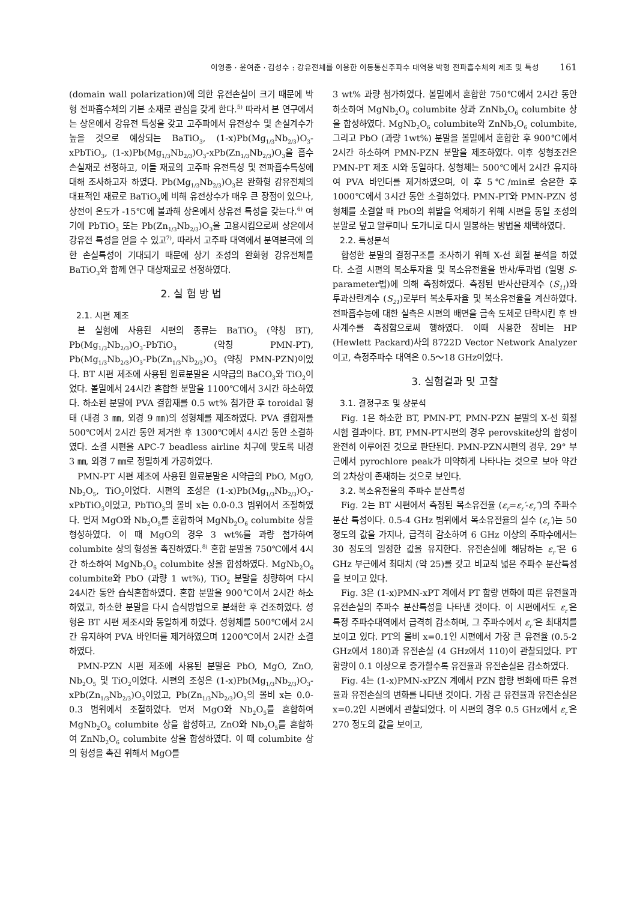이영종 · 윤여춘 · 김성수 : 강유전체를 이용한 이동통신주파수 대역용 박형 전파흡수체의 제조 및 특성 161
(domain wall polarization)에 의한 유전손실이 크기 때문에 박형 전파흡수체의 기본 소재로 관심을 갖게 한다.<sup>5)</sup> 따라서 본 연구에서는 상온에서 강유전 특성을 갖고 고주파에서 유전상수 및 손실계수가 높을 것으로 예상되는 BaTiO<sub>3</sub>, (1-x)Pb(Mg<sub>1/3</sub>Nb<sub>2/3</sub>)O<sub>3</sub>-xPbTiO<sub>3</sub>, (1-x)Pb(Mg<sub>1/3</sub>Nb<sub>2/3</sub>)O<sub>3</sub>-xPb(Zn<sub>1/3</sub>Nb<sub>2/3</sub>)O<sub>3</sub>을 흡수손실재로 선정하고, 이들 재료의 고주파 유전특성 및 전파흡수특성에 대해 조사하고자 하였다. Pb(Mg<sub>1/3</sub>Nb<sub>2/3</sub>)O<sub>3</sub>은 완화형 강유전체의 대표적인 재료로 BaTiO<sub>3</sub>에 비해 유전상수가 매우 큰 장점이 있으나, 상전이 온도가 -15℃에 불과해 상온에서 상유전 특성을 갖는다.<sup>6)</sup> 여기에 PbTiO<sub>3</sub> 또는 Pb(Zn<sub>1/3</sub>Nb<sub>2/3</sub>)O<sub>3</sub>을 고용시킴으로써 상온에서 강유전 특성을 얻을 수 있고<sup>7)</sup>, 따라서 고주파 대역에서 분역분극에 의한 손실특성이 기대되기 때문에 상기 조성의 완화형 강유전체를 BaTiO<sub>3</sub>와 함께 연구 대상재료로 선정하였다.
2. 실 험 방 법
2.1. 시편 제조
본 실험에 사용된 시편의 종류는 BaTiO<sub>3</sub> (약칭 BT), Pb(Mg<sub>1/3</sub>Nb<sub>2/3</sub>)O<sub>3</sub>-PbTiO<sub>3</sub> (약칭 PMN-PT), Pb(Mg<sub>1/3</sub>Nb<sub>2/3</sub>)O<sub>3</sub>-Pb(Zn<sub>1/3</sub>Nb<sub>2/3</sub>)O<sub>3</sub> (약칭 PMN-PZN)이었다. BT 시편 제조에 사용된 원료분말은 시약급의 BaCO<sub>3</sub>와 TiO<sub>2</sub>이었다. 볼밀에서 24시간 혼합한 분말을 1100℃에서 3시간 하소하였다. 하소된 분말에 PVA 결합재를 0.5 wt% 첨가한 후 toroidal 형태 (내경 3 ㎜, 외경 9 ㎜)의 성형체를 제조하였다. PVA 결합재를 500℃에서 2시간 동안 제거한 후 1300℃에서 4시간 동안 소결하였다. 소결 시편을 APC-7 beadless airline 치구에 맞도록 내경 3 ㎜, 외경 7 ㎜로 정밀하게 가공하였다.
PMN-PT 시편 제조에 사용된 원료분말은 시약급의 PbO, MgO, Nb<sub>2</sub>O<sub>5</sub>, TiO<sub>2</sub>이었다. 시편의 조성은 (1-x)Pb(Mg<sub>1/3</sub>Nb<sub>2/3</sub>)O<sub>3</sub>-xPbTiO<sub>3</sub>이었고, PbTiO<sub>3</sub>의 몰비 x는 0.0-0.3 범위에서 조절하였다. 먼저 MgO와 Nb<sub>2</sub>O<sub>5</sub>를 혼합하여 MgNb<sub>2</sub>O<sub>6</sub> columbite 상을 형성하였다. 이 때 MgO의 경우 3 wt%를 과량 첨가하여 columbite 상의 형성을 촉진하였다.<sup>8)</sup> 혼합 분말을 750℃에서 4시간 하소하여 MgNb<sub>2</sub>O<sub>6</sub> columbite 상을 합성하였다. MgNb<sub>2</sub>O<sub>6</sub> columbite와 PbO (과량 1 wt%), TiO<sub>2</sub> 분말을 칭량하여 다시 24시간 동안 습식혼합하였다. 혼합 분말을 900℃에서 2시간 하소하였고, 하소한 분말을 다시 습식방법으로 분쇄한 후 건조하였다. 성형은 BT 시편 제조시와 동일하게 하였다. 성형체를 500℃에서 2시간 유지하여 PVA 바인더를 제거하였으며 1200℃에서 2시간 소결하였다.
PMN-PZN 시편 제조에 사용된 분말은 PbO, MgO, ZnO, Nb<sub>2</sub>O<sub>5</sub> 및 TiO<sub>2</sub>이었다. 시편의 조성은 (1-x)Pb(Mg<sub>1/3</sub>Nb<sub>2/3</sub>)O<sub>3</sub>-xPb(Zn<sub>1/3</sub>Nb<sub>2/3</sub>)O<sub>3</sub>이었고, Pb(Zn<sub>1/3</sub>Nb<sub>2/3</sub>)O<sub>3</sub>의 몰비 x는 0.0-0.3 범위에서 조절하였다. 먼저 MgO와 Nb<sub>2</sub>O<sub>5</sub>를 혼합하여 MgNb<sub>2</sub>O<sub>6</sub> columbite 상을 합성하고, ZnO와 Nb<sub>2</sub>O<sub>5</sub>를 혼합하여 ZnNb<sub>2</sub>O<sub>6</sub> columbite 상을 합성하였다. 이 때 columbite 상의 형성을 촉진 위해서 MgO를
3 wt% 과량 첨가하였다. 볼밀에서 혼합한 750℃에서 2시간 동안 하소하여 MgNb<sub>2</sub>O<sub>6</sub> columbite 상과 ZnNb<sub>2</sub>O<sub>6</sub> columbite 상을 합성하였다. MgNb<sub>2</sub>O<sub>6</sub> columbite와 ZnNb<sub>2</sub>O<sub>6</sub> columbite, 그리고 PbO (과량 1wt%) 분말을 볼밀에서 혼합한 후 900℃에서 2시간 하소하여 PMN-PZN 분말을 제조하였다. 이후 성형조건은 PMN-PT 제조 시와 동일하다. 성형체는 500℃에서 2시간 유지하여 PVA 바인더를 제거하였으며, 이 후 5℃/min로 승온한 후 1000℃에서 3시간 동안 소결하였다. PMN-PT와 PMN-PZN 성형체를 소결할 때 PbO의 휘발을 억제하기 위해 시편을 동일 조성의 분말로 덮고 알루미나 도가니로 다시 밀봉하는 방법을 채택하였다.
2.2. 특성분석
합성한 분말의 결정구조를 조사하기 위해 X-선 회절 분석을 하였다. 소결 시편의 복소투자율 및 복소유전율을 반사/투과법 (일명 S-parameter법)에 의해 측정하였다. 측정된 반사산란계수 (S<sub>11</sub>)와 투과산란계수 (S<sub>21</sub>)로부터 복소투자율 및 복소유전율을 계산하였다. 전파흡수능에 대한 실측은 시편의 배면을 금속 도체로 단락시킨 후 반사계수를 측정함으로써 행하였다. 이때 사용한 장비는 HP (Hewlett Packard)사의 8722D Vector Network Analyzer이고, 측정주파수 대역은 0.5～18 GHz이었다.
3. 실험결과 및 고찰
3.1. 결정구조 및 상분석
Fig. 1은 하소한 BT, PMN-PT, PMN-PZN 분말의 X-선 회절시험 결과이다. BT, PMN-PT시편의 경우 perovskite상의 합성이 완전히 이루어진 것으로 판단된다. PMN-PZN시편의 경우, 29° 부근에서 pyrochlore peak가 미약하게 나타나는 것으로 보아 약간의 2차상이 존재하는 것으로 보인다.
3.2. 복소유전율의 주파수 분산특성
Fig. 2는 BT 시편에서 측정된 복소유전율 (ε<sub>r</sub>=ε<sub>r</sub>′-ε<sub>r</sub>″)의 주파수 분산 특성이다. 0.5-4 GHz 범위에서 복소유전율의 실수 (ε<sub>r</sub>′)는 50 정도의 값을 가지나, 급격히 감소하여 6 GHz 이상의 주파수에서는 30 정도의 일정한 값을 유지한다. 유전손실에 해당하는 ε<sub>r</sub>″은 6 GHz 부근에서 최대치 (약 25)를 갖고 비교적 넓은 주파수 분산특성을 보이고 있다.
Fig. 3은 (1-x)PMN-xPT 계에서 PT 함량 변화에 따른 유전율과 유전손실의 주파수 분산특성을 나타낸 것이다. 이 시편에서도 ε<sub>r</sub>′은 특정 주파수대역에서 급격히 감소하며, 그 주파수에서 ε<sub>r</sub>″은 최대치를 보이고 있다. PT의 몰비 x=0.1인 시편에서 가장 큰 유전율 (0.5-2 GHz에서 180)과 유전손실 (4 GHz에서 110)이 관찰되었다. PT 함량이 0.1 이상으로 증가할수록 유전율과 유전손실은 감소하였다.
Fig. 4는 (1-x)PMN-xPZN 계에서 PZN 함량 변화에 따른 유전율과 유전손실의 변화를 나타낸 것이다. 가장 큰 유전율과 유전손실은 x=0.2인 시편에서 관찰되었다. 이 시편의 경우 0.5 GHz에서 ε<sub>r</sub>′은 270 정도의 값을 보이고,